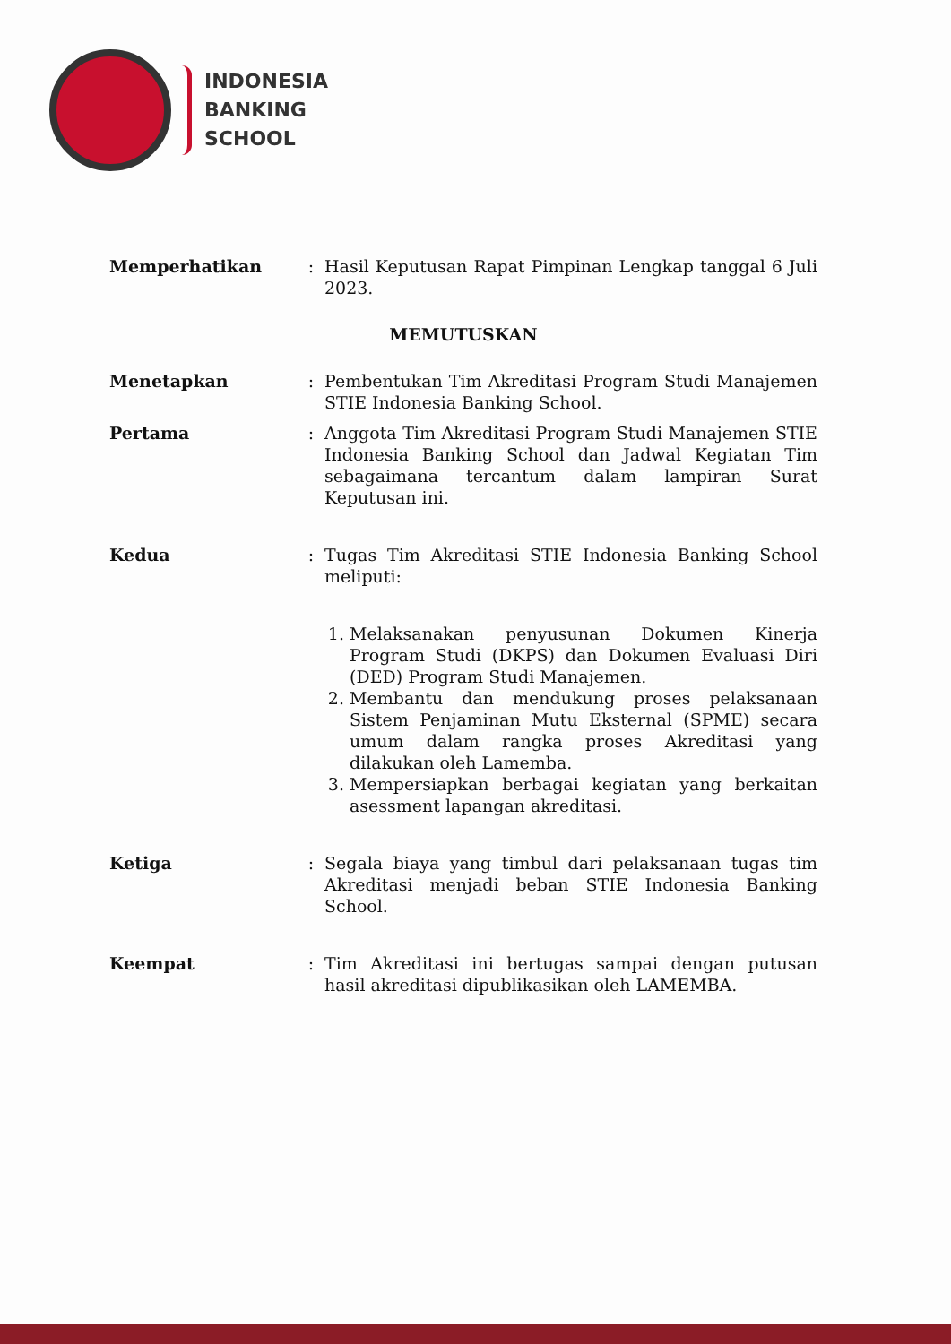INDONESIA
BANKING
SCHOOL
Memperhatikan : Hasil Keputusan Rapat Pimpinan Lengkap tanggal 6 Juli 2023.
MEMUTUSKAN
Menetapkan : Pembentukan Tim Akreditasi Program Studi Manajemen STIE Indonesia Banking School.
Pertama : Anggota Tim Akreditasi Program Studi Manajemen STIE Indonesia Banking School dan Jadwal Kegiatan Tim sebagaimana tercantum dalam lampiran Surat Keputusan ini.
Kedua : Tugas Tim Akreditasi STIE Indonesia Banking School meliputi:
1. Melaksanakan penyusunan Dokumen Kinerja Program Studi (DKPS) dan Dokumen Evaluasi Diri (DED) Program Studi Manajemen.
2. Membantu dan mendukung proses pelaksanaan Sistem Penjaminan Mutu Eksternal (SPME) secara umum dalam rangka proses Akreditasi yang dilakukan oleh Lamemba.
3. Mempersiapkan berbagai kegiatan yang berkaitan asessment lapangan akreditasi.
Ketiga : Segala biaya yang timbul dari pelaksanaan tugas tim Akreditasi menjadi beban STIE Indonesia Banking School.
Keempat : Tim Akreditasi ini bertugas sampai dengan putusan hasil akreditasi dipublikasikan oleh LAMEMBA.